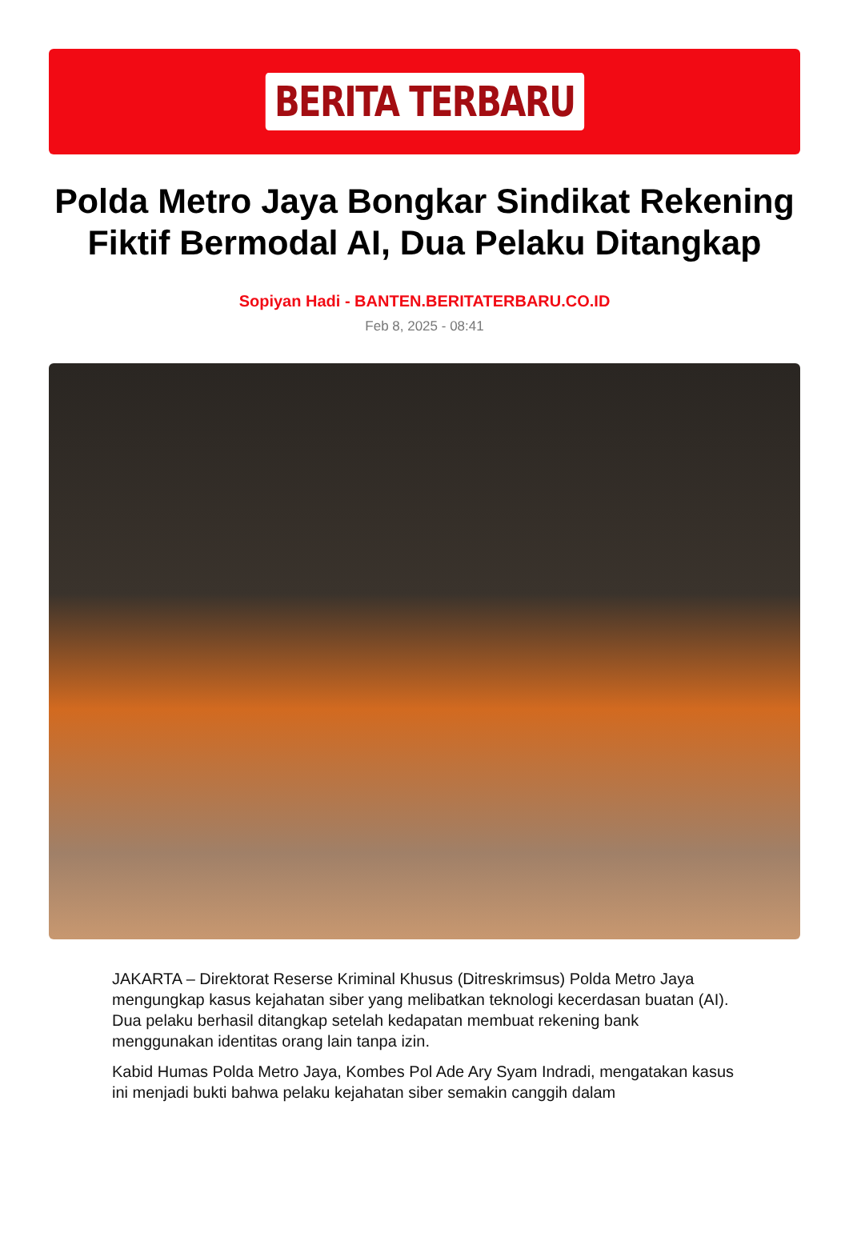BERITA TERBARU
Polda Metro Jaya Bongkar Sindikat Rekening Fiktif Bermodal AI, Dua Pelaku Ditangkap
Sopiyan Hadi - BANTEN.BERITATERBARU.CO.ID
Feb 8, 2025 - 08:41
JAKARTA – Direktorat Reserse Kriminal Khusus (Ditreskrimsus) Polda Metro Jaya mengungkap kasus kejahatan siber yang melibatkan teknologi kecerdasan buatan (AI). Dua pelaku berhasil ditangkap setelah kedapatan membuat rekening bank menggunakan identitas orang lain tanpa izin.
Kabid Humas Polda Metro Jaya, Kombes Pol Ade Ary Syam Indradi, mengatakan kasus ini menjadi bukti bahwa pelaku kejahatan siber semakin canggih dalam